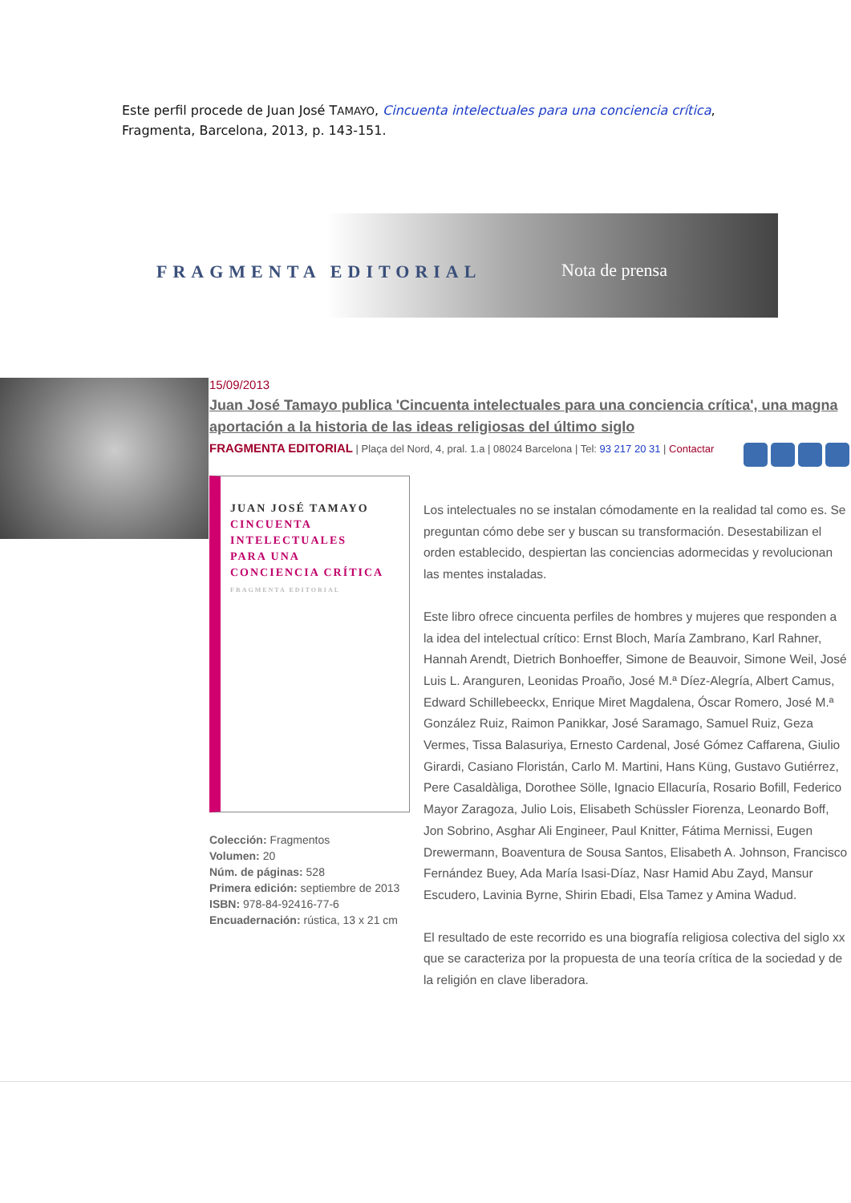Este perfil procede de Juan José TAMAYO, Cincuenta intelectuales para una conciencia crítica, Fragmenta, Barcelona, 2013, p. 143-151.
FRAGMENTA EDITORIAL Nota de prensa
15/09/2013
Juan José Tamayo publica 'Cincuenta intelectuales para una conciencia crítica', una magna aportación a la historia de las ideas religiosas del último siglo
FRAGMENTA EDITORIAL | Plaça del Nord, 4, pral. 1.a | 08024 Barcelona | Tel: 93 217 20 31 | Contactar
JUAN JOSÉ TAMAYO
CINCUENTA
INTELECTUALES
PARA UNA
CONCIENCIA CRÍTICA
FRAGMENTA EDITORIAL
Colección: Fragmentos
Volumen: 20
Núm. de páginas: 528
Primera edición: septiembre de 2013
ISBN: 978-84-92416-77-6
Encuadernación: rústica, 13 x 21 cm
Los intelectuales no se instalan cómodamente en la realidad tal como es. Se preguntan cómo debe ser y buscan su transformación. Desestabilizan el orden establecido, despiertan las conciencias adormecidas y revolucionan las mentes instaladas.
Este libro ofrece cincuenta perfiles de hombres y mujeres que responden a la idea del intelectual crítico: Ernst Bloch, María Zambrano, Karl Rahner, Hannah Arendt, Dietrich Bonhoeffer, Simone de Beauvoir, Simone Weil, José Luis L. Aranguren, Leonidas Proaño, José M.ª Díez-Alegría, Albert Camus, Edward Schillebeeckx, Enrique Miret Magdalena, Óscar Romero, José M.ª González Ruiz, Raimon Panikkar, José Saramago, Samuel Ruiz, Geza Vermes, Tissa Balasuriya, Ernesto Cardenal, José Gómez Caffarena, Giulio Girardi, Casiano Floristán, Carlo M. Martini, Hans Küng, Gustavo Gutiérrez, Pere Casaldàliga, Dorothee Sölle, Ignacio Ellacuría, Rosario Bofill, Federico Mayor Zaragoza, Julio Lois, Elisabeth Schüssler Fiorenza, Leonardo Boff, Jon Sobrino, Asghar Ali Engineer, Paul Knitter, Fátima Mernissi, Eugen Drewermann, Boaventura de Sousa Santos, Elisabeth A. Johnson, Francisco Fernández Buey, Ada María Isasi-Díaz, Nasr Hamid Abu Zayd, Mansur Escudero, Lavinia Byrne, Shirin Ebadi, Elsa Tamez y Amina Wadud.
El resultado de este recorrido es una biografía religiosa colectiva del siglo xx que se caracteriza por la propuesta de una teoría crítica de la sociedad y de la religión en clave liberadora.